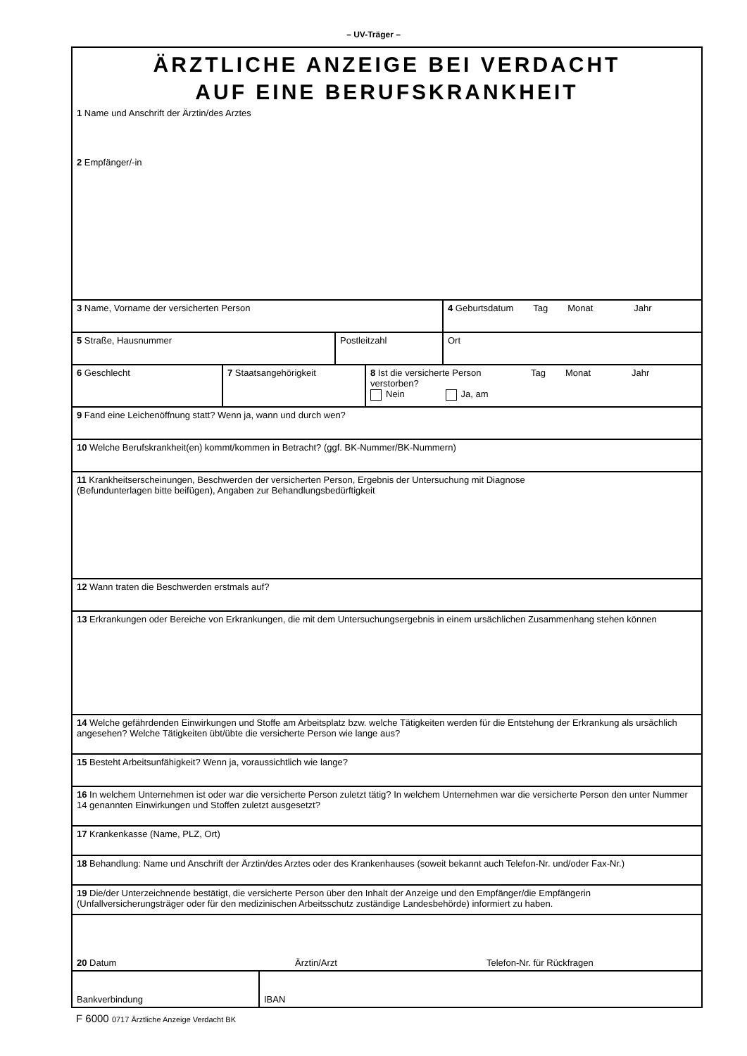– UV-Träger –
ÄRZTLICHE ANZEIGE BEI VERDACHT
AUF EINE BERUFSKRANKHEIT
1 Name und Anschrift der Ärztin/des Arztes
2 Empfänger/-in
3 Name, Vorname der versicherten Person 4 Geburtsdatum Tag Monat Jahr
5 Straße, Hausnummer Postleitzahl Ort
6 Geschlecht 7 Staatsangehörigkeit 8 Ist die versicherte Person verstorben?
Nein Ja, am
Tag Monat Jahr
9 Fand eine Leichenöffnung statt? Wenn ja, wann und durch wen?
10 Welche Berufskrankheit(en) kommt/kommen in Betracht? (ggf. BK-Nummer/BK-Nummern)
11 Krankheitserscheinungen, Beschwerden der versicherten Person, Ergebnis der Untersuchung mit Diagnose
(Befundunterlagen bitte beifügen), Angaben zur Behandlungsbedürftigkeit
12 Wann traten die Beschwerden erstmals auf?
13 Erkrankungen oder Bereiche von Erkrankungen, die mit dem Untersuchungsergebnis in einem ursächlichen Zusammenhang stehen können
14 Welche gefährdenden Einwirkungen und Stoffe am Arbeitsplatz bzw. welche Tätigkeiten werden für die Entstehung der Erkrankung als ursächlich angesehen? Welche Tätigkeiten übt/übte die versicherte Person wie lange aus?
15 Besteht Arbeitsunfähigkeit? Wenn ja, voraussichtlich wie lange?
16 In welchem Unternehmen ist oder war die versicherte Person zuletzt tätig? In welchem Unternehmen war die versicherte Person den unter Nummer 14 genannten Einwirkungen und Stoffen zuletzt ausgesetzt?
17 Krankenkasse (Name, PLZ, Ort)
18 Behandlung: Name und Anschrift der Ärztin/des Arztes oder des Krankenhauses (soweit bekannt auch Telefon-Nr. und/oder Fax-Nr.)
19 Die/der Unterzeichnende bestätigt, die versicherte Person über den Inhalt der Anzeige und den Empfänger/die Empfängerin (Unfallversicherungsträger oder für den medizinischen Arbeitsschutz zuständige Landesbehörde) informiert zu haben.
20 Datum
Ärztin/Arzt
Telefon-Nr. für Rückfragen
Bankverbindung
IBAN
F 6000 0717 Ärztliche Anzeige Verdacht BK